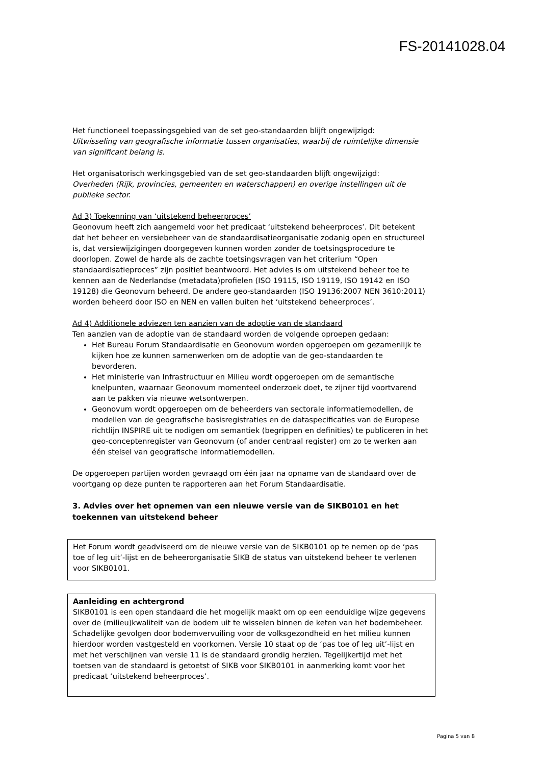FS-20141028.04
Het functioneel toepassingsgebied van de set geo-standaarden blijft ongewijzigd:
Uitwisseling van geografische informatie tussen organisaties, waarbij de ruimtelijke dimensie van significant belang is.
Het organisatorisch werkingsgebied van de set geo-standaarden blijft ongewijzigd:
Overheden (Rijk, provincies, gemeenten en waterschappen) en overige instellingen uit de publieke sector.
Ad 3) Toekenning van ‘uitstekend beheerproces’
Geonovum heeft zich aangemeld voor het predicaat ‘uitstekend beheerproces’. Dit betekent dat het beheer en versiebeheer van de standaardisatieorganisatie zodanig open en structureel is, dat versiewijzigingen doorgegeven kunnen worden zonder de toetsingsprocedure te doorlopen. Zowel de harde als de zachte toetsingsvragen van het criterium “Open standaardisatieproces” zijn positief beantwoord. Het advies is om uitstekend beheer toe te kennen aan de Nederlandse (metadata)profielen (ISO 19115, ISO 19119, ISO 19142 en ISO 19128) die Geonovum beheerd. De andere geo-standaarden (ISO 19136:2007 NEN 3610:2011) worden beheerd door ISO en NEN en vallen buiten het ‘uitstekend beheerproces’.
Ad 4) Additionele adviezen ten aanzien van de adoptie van de standaard
Ten aanzien van de adoptie van de standaard worden de volgende oproepen gedaan:
Het Bureau Forum Standaardisatie en Geonovum worden opgeroepen om gezamenlijk te kijken hoe ze kunnen samenwerken om de adoptie van de geo-standaarden te bevorderen.
Het ministerie van Infrastructuur en Milieu wordt opgeroepen om de semantische knelpunten, waarnaar Geonovum momenteel onderzoek doet, te zijner tijd voortvarend aan te pakken via nieuwe wetsontwerpen.
Geonovum wordt opgeroepen om de beheerders van sectorale informatiemodellen, de modellen van de geografische basisregistraties en de dataspecificaties van de Europese richtlijn INSPIRE uit te nodigen om semantiek (begrippen en definities) te publiceren in het geo-conceptenregister van Geonovum (of ander centraal register) om zo te werken aan één stelsel van geografische informatiemodellen.
De opgeroepen partijen worden gevraagd om één jaar na opname van de standaard over de voortgang op deze punten te rapporteren aan het Forum Standaardisatie.
3. Advies over het opnemen van een nieuwe versie van de SIKB0101 en het toekennen van uitstekend beheer
Het Forum wordt geadviseerd om de nieuwe versie van de SIKB0101 op te nemen op de ‘pas toe of leg uit’-lijst en de beheerorganisatie SIKB de status van uitstekend beheer te verlenen voor SIKB0101.
Aanleiding en achtergrond
SIKB0101 is een open standaard die het mogelijk maakt om op een eenduidige wijze gegevens over de (milieu)kwaliteit van de bodem uit te wisselen binnen de keten van het bodembeheer. Schadelijke gevolgen door bodemvervuiling voor de volksgezondheid en het milieu kunnen hierdoor worden vastgesteld en voorkomen. Versie 10 staat op de ‘pas toe of leg uit’-lijst en met het verschijnen van versie 11 is de standaard grondig herzien. Tegelijkertijd met het toetsen van de standaard is getoetst of SIKB voor SIKB0101 in aanmerking komt voor het predicaat ‘uitstekend beheerproces’.
Pagina 5 van 8